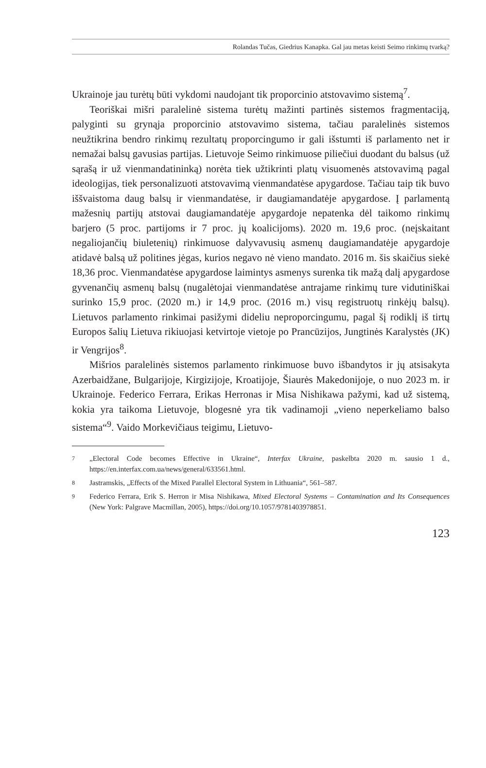Rolandas Tučas, Giedrius Kanapka. Gal jau metas keisti Seimo rinkimų tvarką?
Ukrainoje jau turėtų būti vykdomi naudojant tik proporcinio atstovavimo sistemą<sup>7</sup>.
Teoriškai mišri paralelinė sistema turėtų mažinti partinės sistemos fragmentaciją, palyginti su grynąja proporcinio atstovavimo sistema, tačiau paralelinės sistemos neužtikrina bendro rinkimų rezultatų proporcingumo ir gali išstumti iš parlamento net ir nemažai balsų gavusias partijas. Lietuvoje Seimo rinkimuose piliečiui duodant du balsus (už sąrašą ir už vienmandatininką) norėta tiek užtikrinti platų visuomenės atstovavimą pagal ideologijas, tiek personalizuoti atstovavimą vienmandatėse apygardose. Tačiau taip tik buvo iššvaistoma daug balsų ir vienmandatėse, ir daugiamandatėje apygardose. Į parlamentą mažesnių partijų atstovai daugiamandatėje apygardoje nepatenka dėl taikomo rinkimų barjero (5 proc. partijoms ir 7 proc. jų koalicijoms). 2020 m. 19,6 proc. (neįskaitant negaliojančių biuletenių) rinkimuose dalyvavusių asmenų daugiamandatėje apygardoje atidavė balsą už politines jėgas, kurios negavo nė vieno mandato. 2016 m. šis skaičius siekė 18,36 proc. Vienmandatėse apygardose laimintys asmenys surenka tik mažą dalį apygardose gyvenančių asmenų balsų (nugalėtojai vienmandatėse antrajame rinkimų ture vidutiniškai surinko 15,9 proc. (2020 m.) ir 14,9 proc. (2016 m.) visų registruotų rinkėjų balsų). Lietuvos parlamento rinkimai pasižymi dideliu neproporcingumu, pagal šį rodiklį iš tirtų Europos šalių Lietuva rikiuojasi ketvirtoje vietoje po Prancūzijos, Jungtinės Karalystės (JK) ir Vengrijos<sup>8</sup>.
Mišrios paralelinės sistemos parlamento rinkimuose buvo išbandytos ir jų atsisakyta Azerbaidžane, Bulgarijoje, Kirgizijoje, Kroatijoje, Šiaurės Makedonijoje, o nuo 2023 m. ir Ukrainoje. Federico Ferrara, Erikas Herronas ir Misa Nishikawa pažymi, kad už sistemą, kokia yra taikoma Lietuvoje, blogesnė yra tik vadinamoji „vieno neperkeliamo balso sistema“<sup>9</sup>. Vaido Morkevičiaus teigimu, Lietuvo-
7 „Electoral Code becomes Effective in Ukraine“, Interfax Ukraine, paskelbta 2020 m. sausio 1 d., https://en.interfax.com.ua/news/general/633561.html.
8 Jastramskis, „Effects of the Mixed Parallel Electoral System in Lithuania“, 561–587.
9 Federico Ferrara, Erik S. Herron ir Misa Nishikawa, Mixed Electoral Systems – Contamination and Its Consequences (New York: Palgrave Macmillan, 2005), https://doi.org/10.1057/9781403978851.
123